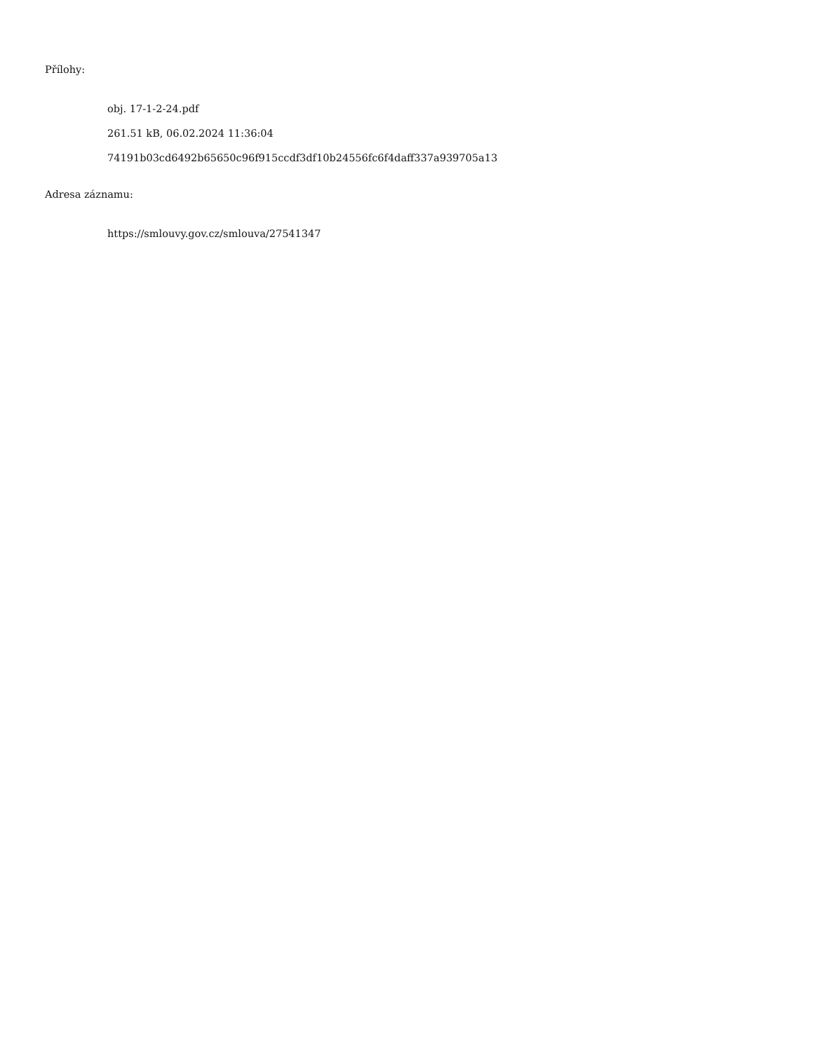Přílohy:
obj. 17-1-2-24.pdf
261.51 kB, 06.02.2024 11:36:04
74191b03cd6492b65650c96f915ccdf3df10b24556fc6f4daff337a939705a13
Adresa záznamu:
https://smlouvy.gov.cz/smlouva/27541347